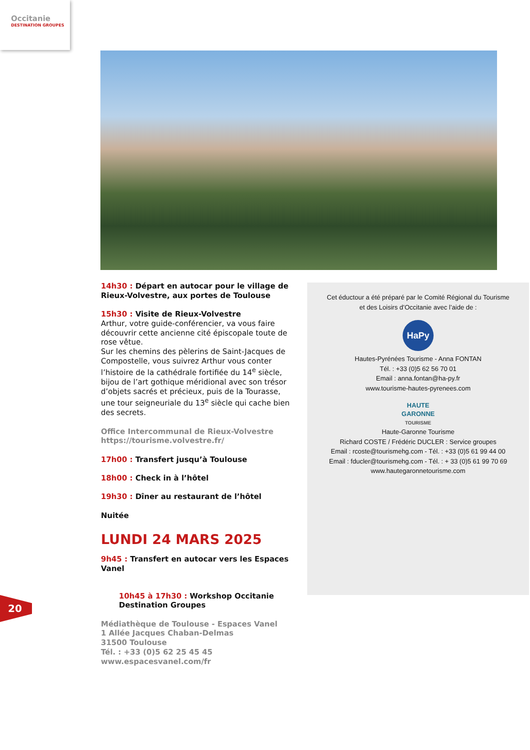Occitanie
DESTINATION GROUPES
14h30 : Départ en autocar pour le village de Rieux-Volvestre, aux portes de Toulouse
15h30 : Visite de Rieux-Volvestre
Arthur, votre guide-conférencier, va vous faire découvrir cette ancienne cité épiscopale toute de rose vêtue.
Sur les chemins des pèlerins de Saint-Jacques de Compostelle, vous suivrez Arthur vous conter l’histoire de la cathédrale fortifiée du 14<sup>e</sup> siècle, bijou de l’art gothique méridional avec son trésor d’objets sacrés et précieux, puis de la Tourasse, une tour seigneuriale du 13<sup>e</sup> siècle qui cache bien des secrets.
Office Intercommunal de Rieux-Volvestre
https://tourisme.volvestre.fr/
17h00 : Transfert jusqu’à Toulouse
18h00 : Check in à l’hôtel
19h30 : Dîner au restaurant de l’hôtel
Nuitée
LUNDI 24 MARS 2025
9h45 : Transfert en autocar vers les Espaces Vanel
10h45 à 17h30 : Workshop Occitanie Destination Groupes
Médiathèque de Toulouse - Espaces Vanel
1 Allée Jacques Chaban-Delmas
31500 Toulouse
Tél. : +33 (0)5 62 25 45 45
www.espacesvanel.com/fr
Cet éductour a été préparé par le Comité Régional du Tourisme
et des Loisirs d’Occitanie avec l’aide de :
HaPy
Hautes-Pyrénées Tourisme - Anna FONTAN
Tél. : +33 (0)5 62 56 70 01
Email : anna.fontan@ha-py.fr
www.tourisme-hautes-pyrenees.com
HAUTE
GARONNE
TOURISME
Haute-Garonne Tourisme
Richard COSTE / Frédéric DUCLER : Service groupes
Email : rcoste@tourismehg.com - Tél. : +33 (0)5 61 99 44 00
Email : fducler@tourismehg.com - Tél. : + 33 (0)5 61 99 70 69
www.hautegaronnetourisme.com
20